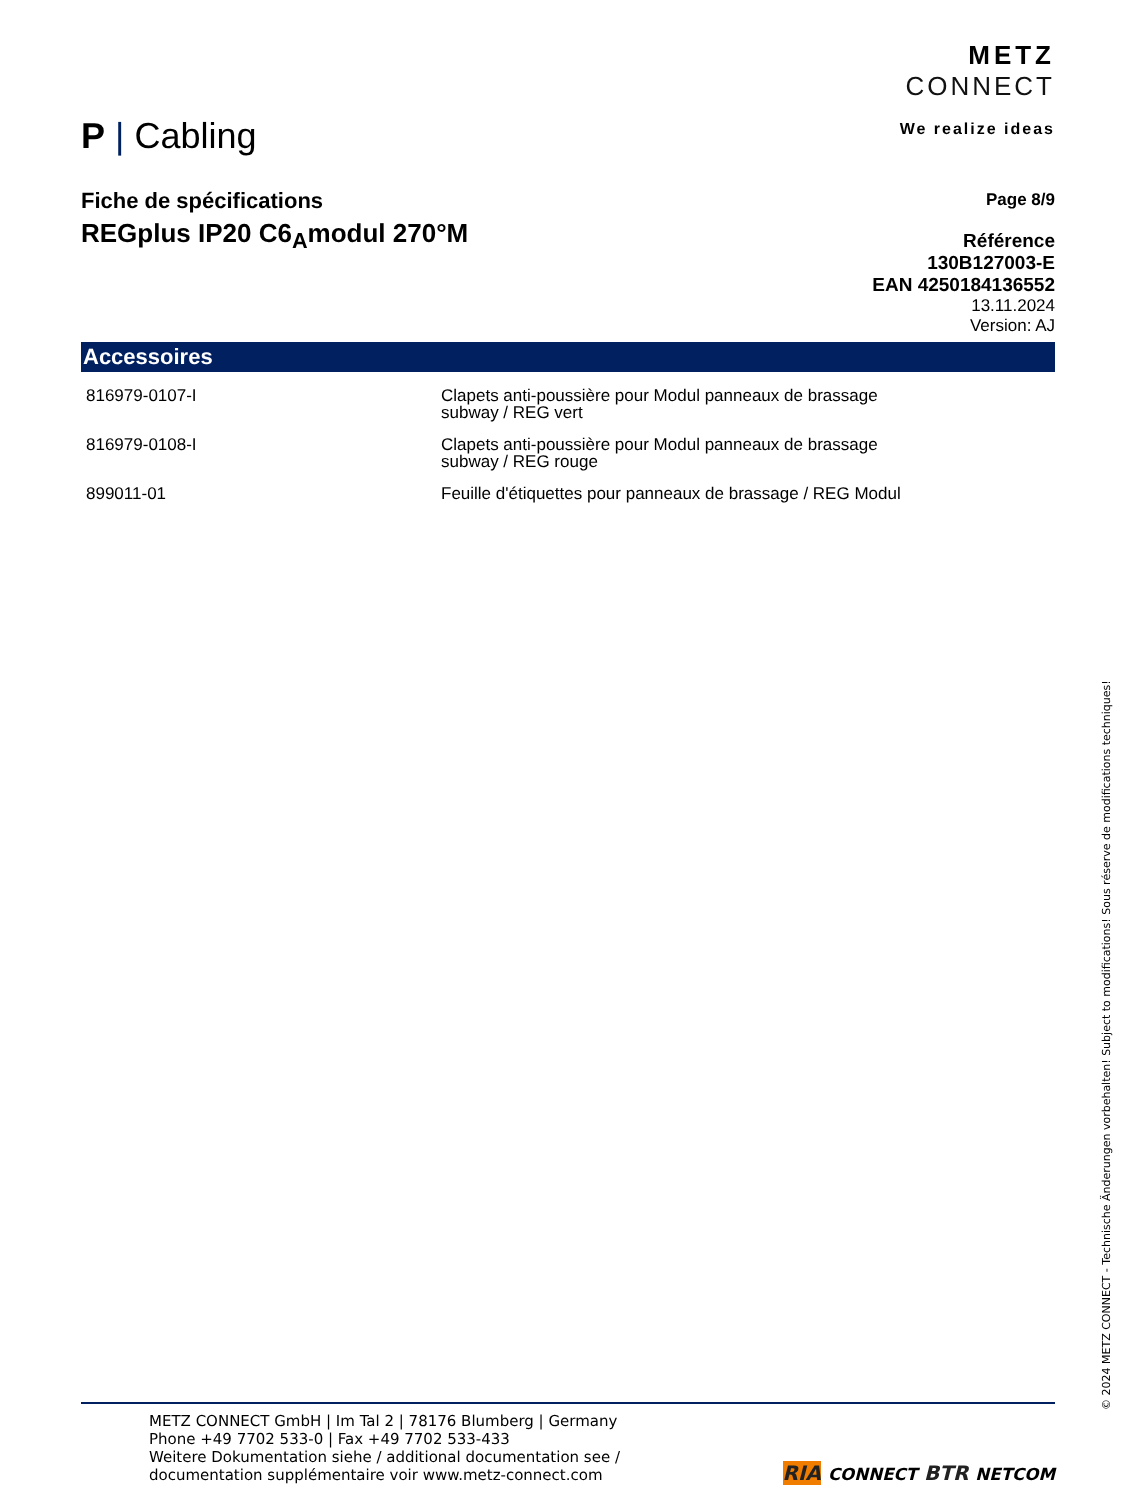P | Cabling
METZ
CONNECT
We realize ideas
Fiche de spécifications
REGplus IP20 C6<sub>A</sub>modul 270°M
Page 8/9
Référence
130B127003-E
EAN 4250184136552
13.11.2024
Version: AJ
Accessoires
| 816979-0107-I | Clapets anti-poussière pour Modul panneaux de brassage subway / REG vert |
| 816979-0108-I | Clapets anti-poussière pour Modul panneaux de brassage subway / REG rouge |
| 899011-01 | Feuille d'étiquettes pour panneaux de brassage / REG Modul |
METZ CONNECT GmbH | Im Tal 2 | 78176 Blumberg | Germany
Phone +49 7702 533-0 | Fax +49 7702 533-433
Weitere Dokumentation siehe / additional documentation see /
documentation supplémentaire voir www.metz-connect.com
RIA CONNECT BTR NETCOM
© 2024 METZ CONNECT - Technische Änderungen vorbehalten! Subject to modifications! Sous réserve de modifications techniques!